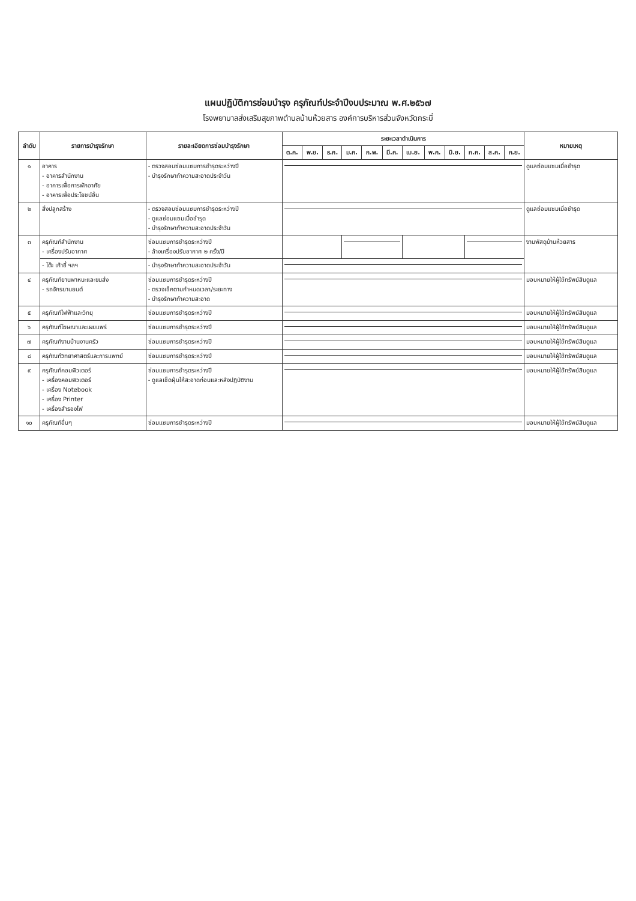แผนปฏิบัติการซ่อมบำรุง ครุภัณฑ์ประจำปีงบประมาณ พ.ศ.๒๕๖๗
โรงพยาบาลส่งเสริมสุขภาพตำบลบ้านห้วยสาร องค์การบริหารส่วนจังหวัดกระบี่
| ลำดับ | รายการบำรุงรักษา | รายละเอียดการซ่อมบำรุงรักษา | ระยะเวลาดำเนินการ | | | | | | | | | | | | หมายเหตุ |
| --- | --- | --- | --- | --- | --- | --- | --- | --- | --- | --- | --- | --- | --- | --- | --- |
| | | | ต.ค. | พ.ย. | ธ.ค. | ม.ค. | ก.พ. | มี.ค. | เม.ย. | พ.ค. | มิ.ย. | ก.ค. | ส.ค. | ก.ย. | |
| ๑ | อาคาร - อาคารสำนักงาน - อาคารเพื่อการพักอาศัย - อาคารเพื่อประโยชน์อื่น | - ตรวจสอบซ่อมแซมการชำรุดระหว่างปี - บำรุงรักษาทำความสะอาดประจำวัน | | | | | | | | | | | | | ดูแลซ่อมแซมเมื่อชำรุด |
| ๒ | สิ่งปลูกสร้าง | - ตรวจสอบซ่อมแซมการชำรุดระหว่างปี - ดูแลซ่อมแซมเมื่อชำรุด - บำรุงรักษาทำความสะอาดประจำวัน | | | | | | | | | | | | | ดูแลซ่อมแซมเมื่อชำรุด |
| ๓ | ครุภัณฑ์สำนักงาน - เครื่องปรับอากาศ | ซ่อมแซมการชำรุดระหว่างปี - ล้างเครื่องปรับอากาศ ๒ ครั้ง/ปี | | | | | | | | | | | | | งานพัสดุบ้านห้วยสาร |
| | - โต๊ะ เก้าอี้ ฯลฯ | - บำรุงรักษาทำความสะอาดประจำวัน | | | | | | | | | | | | | |
| ๔ | ครุภัณฑ์ยานพาหนะและขนส่ง - รถจักรยานยนต์ | ซ่อมแซมการชำรุดระหว่างปี - ตรวจเช็คตามกำหนดเวลา/ระยะทาง - บำรุงรักษาทำความสะอาด | | | | | | | | | | | | | มอบหมายให้ผู้ใช้ทรัพย์สินดูแล |
| ๕ | ครุภัณฑ์ไฟฟ้าและวิทยุ | ซ่อมแซมการชำรุดระหว่างปี | | | | | | | | | | | | | มอบหมายให้ผู้ใช้ทรัพย์สินดูแล |
| ๖ | ครุภัณฑ์โฆษณาและเผยแพร่ | ซ่อมแซมการชำรุดระหว่างปี | | | | | | | | | | | | | มอบหมายให้ผู้ใช้ทรัพย์สินดูแล |
| ๗ | ครุภัณฑ์งานบ้านงานครัว | ซ่อมแซมการชำรุดระหว่างปี | | | | | | | | | | | | | มอบหมายให้ผู้ใช้ทรัพย์สินดูแล |
| ๘ | ครุภัณฑ์วิทยาศาสตร์และการแพทย์ | ซ่อมแซมการชำรุดระหว่างปี | | | | | | | | | | | | | มอบหมายให้ผู้ใช้ทรัพย์สินดูแล |
| ๙ | ครุภัณฑ์คอมพิวเตอร์ - เครื่องคอมพิวเตอร์ - เครื่อง Notebook - เครื่อง Printer - เครื่องสำรองไฟ | ซ่อมแซมการชำรุดระหว่างปี - ดูแลเช็ดฝุ่นให้สะอาดก่อนและหลังปฏิบัติงาน | | | | | | | | | | | | | มอบหมายให้ผู้ใช้ทรัพย์สินดูแล |
| ๑๐ | ครุภัณฑ์อื่นๆ | ซ่อมแซมการชำรุดระหว่างปี | | | | | | | | | | | | | มอบหมายให้ผู้ใช้ทรัพย์สินดูแล |